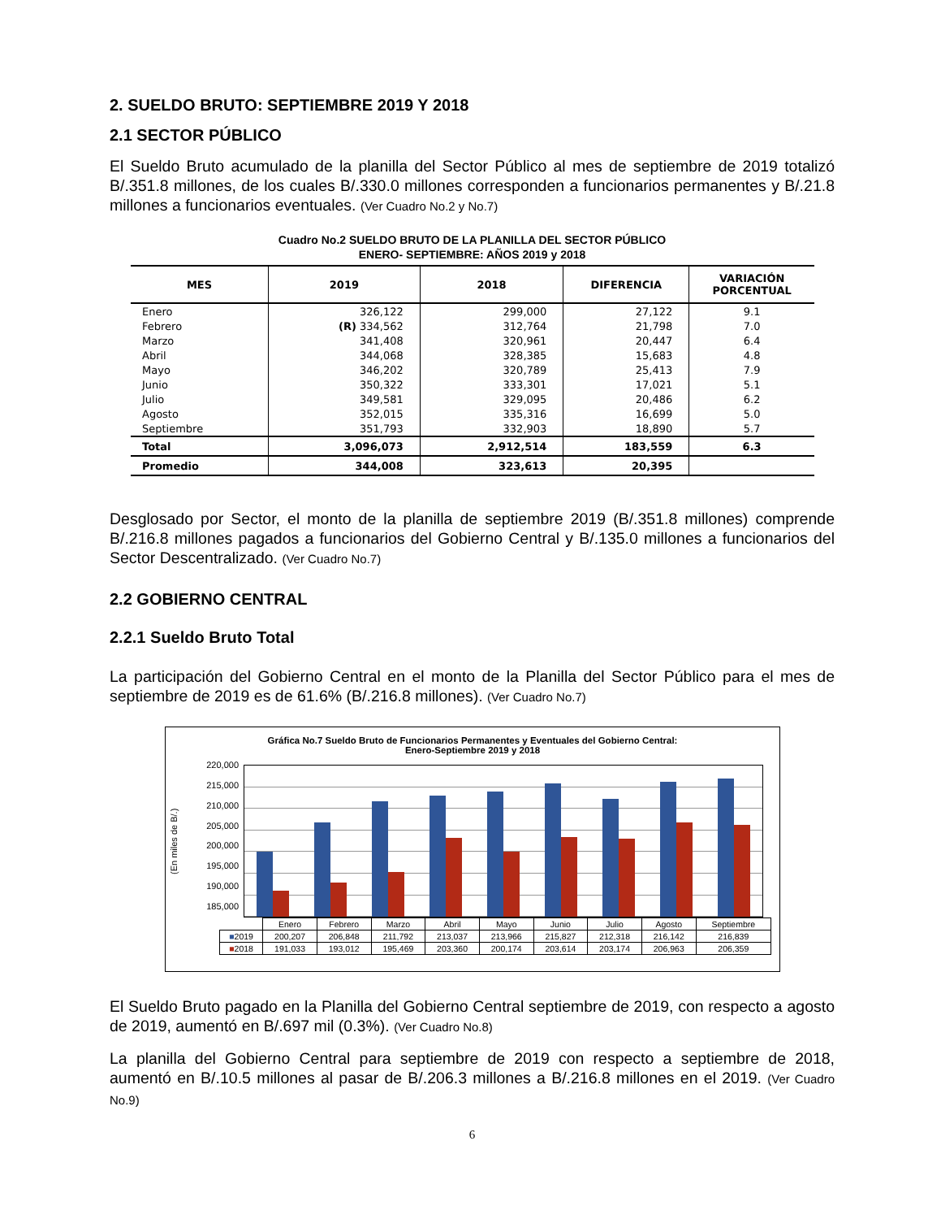2. SUELDO BRUTO: SEPTIEMBRE 2019 Y 2018
2.1 SECTOR PÚBLICO
El Sueldo Bruto acumulado de la planilla del Sector Público al mes de septiembre de 2019 totalizó B/.351.8 millones, de los cuales B/.330.0 millones corresponden a funcionarios permanentes y B/.21.8 millones a funcionarios eventuales. (Ver Cuadro No.2 y No.7)
Cuadro No.2 SUELDO BRUTO DE LA PLANILLA DEL SECTOR PÚBLICO
ENERO- SEPTIEMBRE: AÑOS 2019 y 2018
| MES | 2019 | 2018 | DIFERENCIA | VARIACIÓN PORCENTUAL |
| --- | --- | --- | --- | --- |
| Enero | 326,122 | 299,000 | 27,122 | 9.1 |
| Febrero | (R) 334,562 | 312,764 | 21,798 | 7.0 |
| Marzo | 341,408 | 320,961 | 20,447 | 6.4 |
| Abril | 344,068 | 328,385 | 15,683 | 4.8 |
| Mayo | 346,202 | 320,789 | 25,413 | 7.9 |
| Junio | 350,322 | 333,301 | 17,021 | 5.1 |
| Julio | 349,581 | 329,095 | 20,486 | 6.2 |
| Agosto | 352,015 | 335,316 | 16,699 | 5.0 |
| Septiembre | 351,793 | 332,903 | 18,890 | 5.7 |
| Total | 3,096,073 | 2,912,514 | 183,559 | 6.3 |
| Promedio | 344,008 | 323,613 | 20,395 | |
Desglosado por Sector, el monto de la planilla de septiembre 2019 (B/.351.8 millones) comprende B/.216.8 millones pagados a funcionarios del Gobierno Central y B/.135.0 millones a funcionarios del Sector Descentralizado. (Ver Cuadro No.7)
2.2 GOBIERNO CENTRAL
2.2.1 Sueldo Bruto Total
La participación del Gobierno Central en el monto de la Planilla del Sector Público para el mes de septiembre de 2019 es de 61.6% (B/.216.8 millones). (Ver Cuadro No.7)
Gráfica No.7 Sueldo Bruto de Funcionarios Permanentes y Eventuales del Gobierno Central:
Enero-Septiembre 2019 y 2018
(En miles de B/.)
220,000
215,000
210,000
205,000
200,000
195,000
190,000
185,000
| | Enero | Febrero | Marzo | Abril | Mayo | Junio | Julio | Agosto | Septiembre |
| ■ 2019 | 200,207 | 206,848 | 211,792 | 213,037 | 213,966 | 215,827 | 212,318 | 216,142 | 216,839 |
| ■ 2018 | 191,033 | 193,012 | 195,469 | 203,360 | 200,174 | 203,614 | 203,174 | 206,963 | 206,359 |
El Sueldo Bruto pagado en la Planilla del Gobierno Central septiembre de 2019, con respecto a agosto de 2019, aumentó en B/.697 mil (0.3%). (Ver Cuadro No.8)
La planilla del Gobierno Central para septiembre de 2019 con respecto a septiembre de 2018, aumentó en B/.10.5 millones al pasar de B/.206.3 millones a B/.216.8 millones en el 2019. (Ver Cuadro No.9)
6